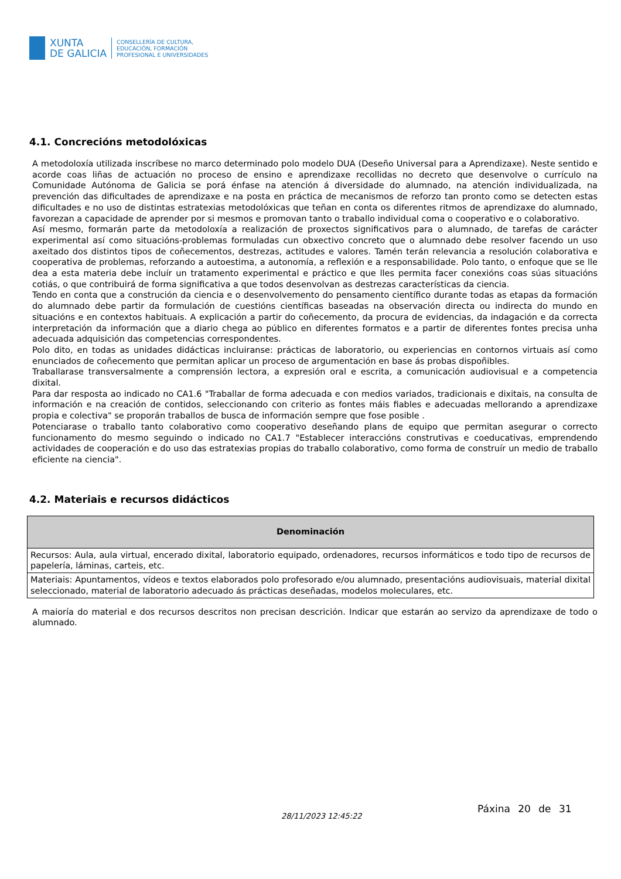XUNTA
DE GALICIA
CONSELLERÍA DE CULTURA,
EDUCACIÓN, FORMACIÓN
PROFESIONAL E UNIVERSIDADES
4.1. Concrecións metodolóxicas
A metodoloxía utilizada inscríbese no marco determinado polo modelo DUA (Deseño Universal para a Aprendizaxe). Neste sentido e acorde coas liñas de actuación no proceso de ensino e aprendizaxe recollidas no decreto que desenvolve o currículo na Comunidade Autónoma de Galicia se porá énfase na atención á diversidade do alumnado, na atención individualizada, na prevención das dificultades de aprendizaxe e na posta en práctica de mecanismos de reforzo tan pronto como se detecten estas dificultades e no uso de distintas estratexias metodolóxicas que teñan en conta os diferentes ritmos de aprendizaxe do alumnado, favorezan a capacidade de aprender por si mesmos e promovan tanto o traballo individual coma o cooperativo e o colaborativo.
Así mesmo, formarán parte da metodoloxía a realización de proxectos significativos para o alumnado, de tarefas de carácter experimental así como situacións-problemas formuladas cun obxectivo concreto que o alumnado debe resolver facendo un uso axeitado dos distintos tipos de coñecementos, destrezas, actitudes e valores. Tamén terán relevancia a resolución colaborativa e cooperativa de problemas, reforzando a autoestima, a autonomía, a reflexión e a responsabilidade. Polo tanto, o enfoque que se lle dea a esta materia debe incluír un tratamento experimental e práctico e que lles permita facer conexións coas súas situacións cotiás, o que contribuirá de forma significativa a que todos desenvolvan as destrezas características da ciencia.
Tendo en conta que a construción da ciencia e o desenvolvemento do pensamento científico durante todas as etapas da formación do alumnado debe partir da formulación de cuestións científicas baseadas na observación directa ou indirecta do mundo en situacións e en contextos habituais. A explicación a partir do coñecemento, da procura de evidencias, da indagación e da correcta interpretación da información que a diario chega ao público en diferentes formatos e a partir de diferentes fontes precisa unha adecuada adquisición das competencias correspondentes.
Polo dito, en todas as unidades didácticas incluiranse: prácticas de laboratorio, ou experiencias en contornos virtuais así como enunciados de coñecemento que permitan aplicar un proceso de argumentación en base ás probas dispoñibles.
Traballarase transversalmente a comprensión lectora, a expresión oral e escrita, a comunicación audiovisual e a competencia dixital.
Para dar resposta ao indicado no CA1.6 "Traballar de forma adecuada e con medios variados, tradicionais e dixitais, na consulta de información e na creación de contidos, seleccionando con criterio as fontes máis fiables e adecuadas mellorando a aprendizaxe propia e colectiva" se proporán traballos de busca de información sempre que fose posible .
Potenciarase o traballo tanto colaborativo como cooperativo deseñando plans de equipo que permitan asegurar o correcto funcionamento do mesmo seguindo o indicado no CA1.7 "Establecer interaccións construtivas e coeducativas, emprendendo actividades de cooperación e do uso das estratexias propias do traballo colaborativo, como forma de construír un medio de traballo eficiente na ciencia".
4.2. Materiais e recursos didácticos
| Denominación |
| --- |
| Recursos: Aula, aula virtual, encerado dixital, laboratorio equipado, ordenadores, recursos informáticos e todo tipo de recursos de papelería, láminas, carteis, etc. |
| Materiais: Apuntamentos, vídeos e textos elaborados polo profesorado e/ou alumnado, presentacións audiovisuais, material dixital seleccionado, material de laboratorio adecuado ás prácticas deseñadas, modelos moleculares, etc. |
A maioría do material e dos recursos descritos non precisan descrición. Indicar que estarán ao servizo da aprendizaxe de todo o alumnado.
28/11/2023 12:45:22
Páxina 20 de 31